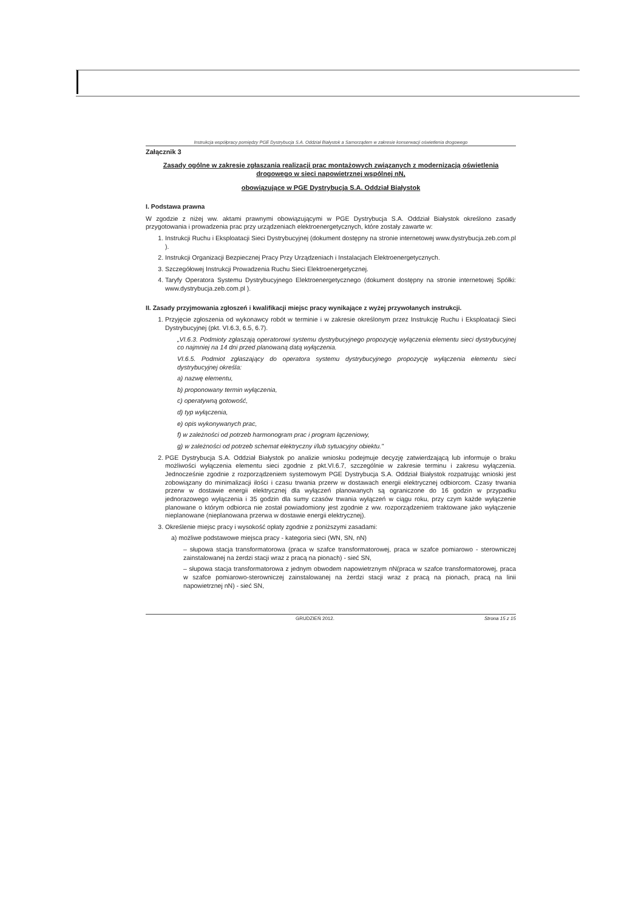Instrukcja współpracy pomiędzy PGE Dystrybucja S.A. Oddział Białystok a Samorządem w zakresie konserwacji oświetlenia drogowego
Załącznik 3
Zasady ogólne w zakresie zgłaszania realizacji prac montażowych związanych z modernizacją oświetlenia drogowego w sieci napowietrznej wspólnej nN,
obowiązujące w PGE Dystrybucja S.A. Oddział Białystok
I. Podstawa prawna
W zgodzie z niżej ww. aktami prawnymi obowiązującymi w PGE Dystrybucja S.A. Oddział Białystok określono zasady przygotowania i prowadzenia prac przy urządzeniach elektroenergetycznych, które zostały zawarte w:
1. Instrukcji Ruchu i Eksploatacji Sieci Dystrybucyjnej (dokument dostępny na stronie internetowej www.dystrybucja.zeb.com.pl ).
2. Instrukcji Organizacji Bezpiecznej Pracy Przy Urządzeniach i Instalacjach Elektroenergetycznych.
3. Szczegółowej Instrukcji Prowadzenia Ruchu Sieci Elektroenergetycznej.
4. Taryfy Operatora Systemu Dystrybucyjnego Elektroenergetycznego (dokument dostępny na stronie internetowej Spółki: www.dystrybucja.zeb.com.pl ).
II. Zasady przyjmowania zgłoszeń i kwalifikacji miejsc pracy wynikające z wyżej przywołanych instrukcji.
1. Przyjęcie zgłoszenia od wykonawcy robót w terminie i w zakresie określonym przez Instrukcję Ruchu i Eksploatacji Sieci Dystrybucyjnej (pkt. VI.6.3, 6.5, 6.7).
„VI.6.3. Podmioty zgłaszają operatorowi systemu dystrybucyjnego propozycję wyłączenia elementu sieci dystrybucyjnej co najmniej na 14 dni przed planowaną datą wyłączenia.
VI.6.5. Podmiot zgłaszający do operatora systemu dystrybucyjnego propozycję wyłączenia elementu sieci dystrybucyjnej określa:
a) nazwę elementu,
b) proponowany termin wyłączenia,
c) operatywną gotowość,
d) typ wyłączenia,
e) opis wykonywanych prac,
f) w zależności od potrzeb harmonogram prac i program łączeniowy,
g) w zależności od potrzeb schemat elektryczny i/lub sytuacyjny obiektu."
2. PGE Dystrybucja S.A. Oddział Białystok po analizie wniosku podejmuje decyzję zatwierdzającą lub informuje o braku możliwości wyłączenia elementu sieci zgodnie z pkt.VI.6.7, szczególnie w zakresie terminu i zakresu wyłączenia. Jednocześnie zgodnie z rozporządzeniem systemowym PGE Dystrybucja S.A. Oddział Białystok rozpatrując wnioski jest zobowiązany do minimalizacji ilości i czasu trwania przerw w dostawach energii elektrycznej odbiorcom. Czasy trwania przerw w dostawie energii elektrycznej dla wyłączeń planowanych są ograniczone do 16 godzin w przypadku jednorazowego wyłączenia i 35 godzin dla sumy czasów trwania wyłączeń w ciągu roku, przy czym każde wyłączenie planowane o którym odbiorca nie został powiadomiony jest zgodnie z ww. rozporządzeniem traktowane jako wyłączenie nieplanowane (nieplanowana przerwa w dostawie energii elektrycznej).
3. Określenie miejsc pracy i wysokość opłaty zgodnie z poniższymi zasadami:
a) możliwe podstawowe miejsca pracy - kategoria sieci (WN, SN, nN)
– słupowa stacja transformatorowa (praca w szafce transformatorowej, praca w szafce pomiarowo - sterowniczej zainstalowanej na żerdzi stacji wraz z pracą na pionach) - sieć SN,
– słupowa stacja transformatorowa z jednym obwodem napowietrznym nN(praca w szafce transformatorowej, praca w szafce pomiarowo-sterowniczej zainstalowanej na żerdzi stacji wraz z pracą na pionach, pracą na linii napowietrznej nN) - sieć SN,
GRUDZIEŃ 2012. Strona 15 z 15